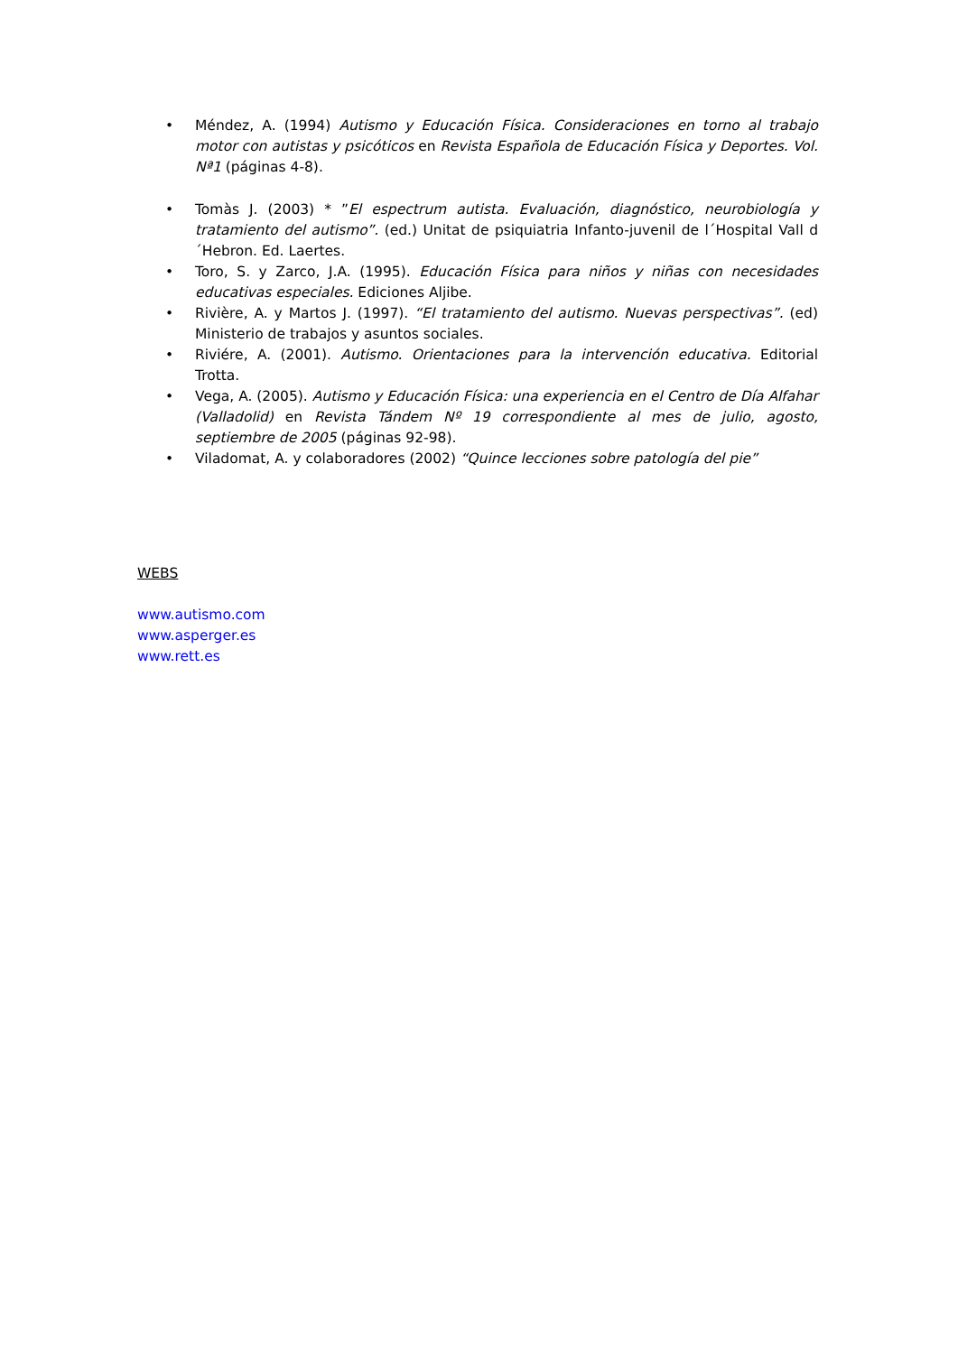• Méndez, A. (1994) Autismo y Educación Física. Consideraciones en torno al trabajo motor con autistas y psicóticos en Revista Española de Educación Física y Deportes. Vol. Nª1 (páginas 4-8).
• Tomàs J. (2003) * ”El espectrum autista. Evaluación, diagnóstico, neurobiología y tratamiento del autismo”. (ed.) Unitat de psiquiatria Infanto-juvenil de l´Hospital Vall d´Hebron. Ed. Laertes.
• Toro, S. y Zarco, J.A. (1995). Educación Física para niños y niñas con necesidades educativas especiales. Ediciones Aljibe.
• Rivière, A. y Martos J. (1997). “El tratamiento del autismo. Nuevas perspectivas”. (ed) Ministerio de trabajos y asuntos sociales.
• Riviére, A. (2001). Autismo. Orientaciones para la intervención educativa. Editorial Trotta.
• Vega, A. (2005). Autismo y Educación Física: una experiencia en el Centro de Día Alfahar (Valladolid) en Revista Tándem Nº 19 correspondiente al mes de julio, agosto, septiembre de 2005 (páginas 92-98).
• Viladomat, A. y colaboradores (2002) “Quince lecciones sobre patología del pie”
WEBS
www.autismo.com
www.asperger.es
www.rett.es